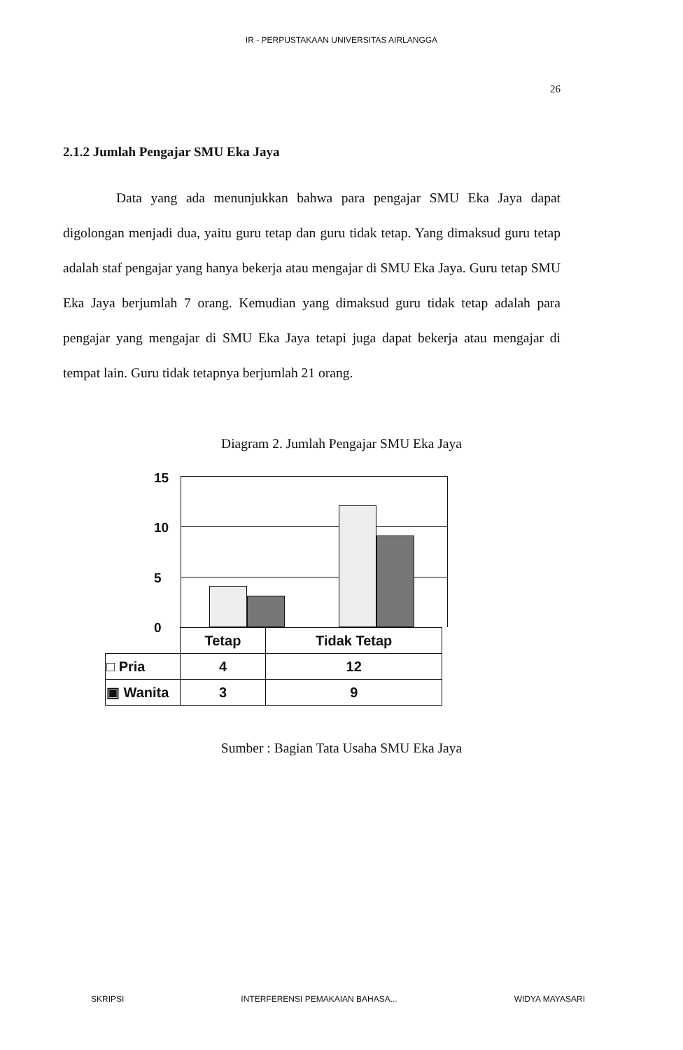IR - PERPUSTAKAAN UNIVERSITAS AIRLANGGA
26
2.1.2 Jumlah Pengajar SMU Eka Jaya
Data yang ada menunjukkan bahwa para pengajar SMU Eka Jaya dapat digolongan menjadi dua, yaitu guru tetap dan guru tidak tetap. Yang dimaksud guru tetap adalah staf pengajar yang hanya bekerja atau mengajar di SMU Eka Jaya. Guru tetap SMU Eka Jaya berjumlah 7 orang. Kemudian yang dimaksud guru tidak tetap adalah para pengajar yang mengajar di SMU Eka Jaya tetapi juga dapat bekerja atau mengajar di tempat lain. Guru tidak tetapnya berjumlah 21 orang.
Diagram 2. Jumlah Pengajar SMU Eka Jaya
15
10
5
0
| | Tetap | Tidak Tetap |
| □ Pria | 4 | 12 |
| ▣ Wanita | 3 | 9 |
Sumber : Bagian Tata Usaha SMU Eka Jaya
SKRIPSI INTERFERENSI PEMAKAIAN BAHASA... WIDYA MAYASARI